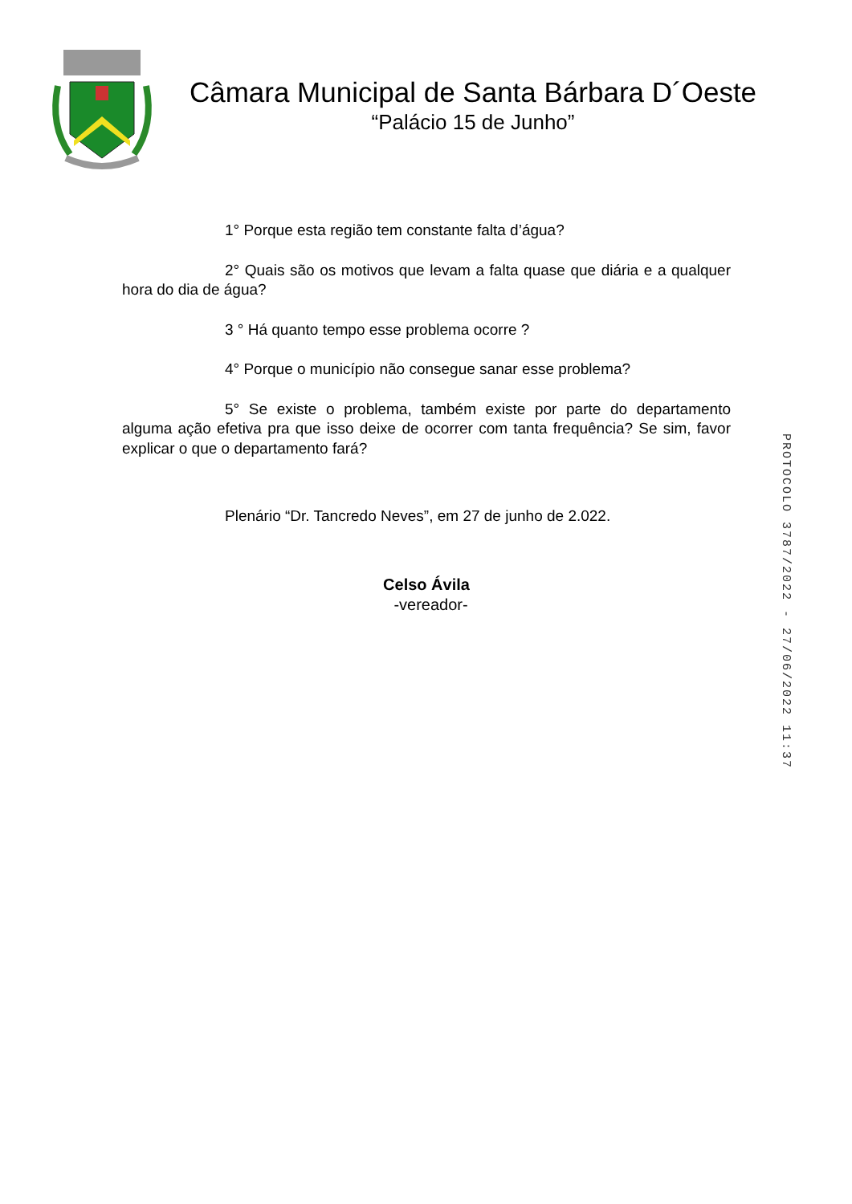Câmara Municipal de Santa Bárbara D´Oeste
“Palácio 15 de Junho”
1° Porque esta região tem constante falta d’água?
2° Quais são os motivos que levam a falta quase que diária e a qualquer hora do dia de água?
3 ° Há quanto tempo esse problema ocorre ?
4° Porque o município não consegue sanar esse problema?
5° Se existe o problema, também existe por parte do departamento alguma ação efetiva pra que isso deixe de ocorrer com tanta frequência? Se sim, favor explicar o que o departamento fará?
Plenário “Dr. Tancredo Neves”, em 27 de junho de 2.022.
Celso Ávila
-vereador-
PROTOCOLO 3787/2022 - 27/06/2022 11:37